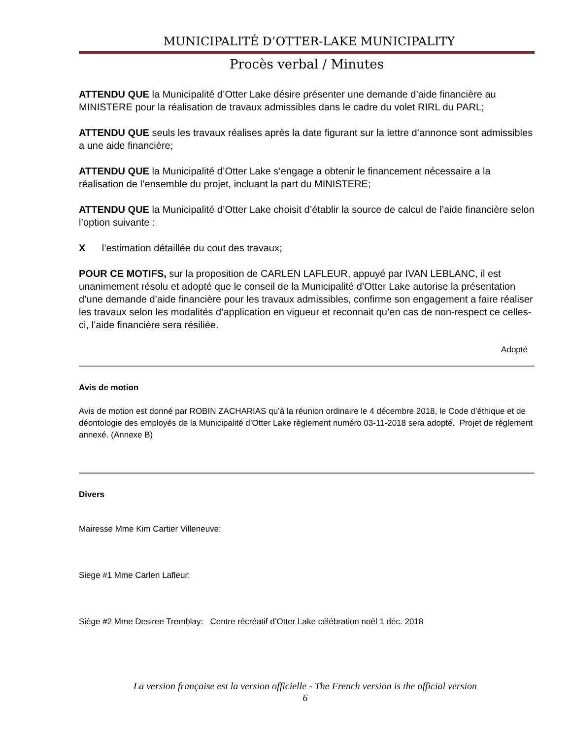MUNICIPALITÉ D’OTTER-LAKE MUNICIPALITY
Procès verbal / Minutes
ATTENDU QUE la Municipalité d’Otter Lake désire présenter une demande d’aide financière au MINISTERE pour la réalisation de travaux admissibles dans le cadre du volet RIRL du PARL;
ATTENDU QUE seuls les travaux réalises après la date figurant sur la lettre d’annonce sont admissibles a une aide financière;
ATTENDU QUE la Municipalité d’Otter Lake s’engage a obtenir le financement nécessaire a la réalisation de l’ensemble du projet, incluant la part du MINISTERE;
ATTENDU QUE la Municipalité d’Otter Lake choisit d’établir la source de calcul de l’aide financière selon l’option suivante :
X l’estimation détaillée du cout des travaux;
POUR CE MOTIFS, sur la proposition de CARLEN LAFLEUR, appuyé par IVAN LEBLANC, il est unanimement résolu et adopté que le conseil de la Municipalité d’Otter Lake autorise la présentation d’une demande d’aide financière pour les travaux admissibles, confirme son engagement a faire réaliser les travaux selon les modalités d’application en vigueur et reconnait qu’en cas de non-respect ce celles-ci, l’aide financière sera résiliée.
Adopté
Avis de motion
Avis de motion est donné par ROBIN ZACHARIAS qu’à la réunion ordinaire le 4 décembre 2018, le Code d’éthique et de déontologie des employés de la Municipalité d’Otter Lake règlement numéro 03-11-2018 sera adopté. Projet de règlement annexé. (Annexe B)
Divers
Mairesse Mme Kim Cartier Villeneuve:
Siege #1 Mme Carlen Lafleur:
Siège #2 Mme Desiree Tremblay: Centre récréatif d’Otter Lake célébration noël 1 déc. 2018
La version française est la version officielle - The French version is the official version
6